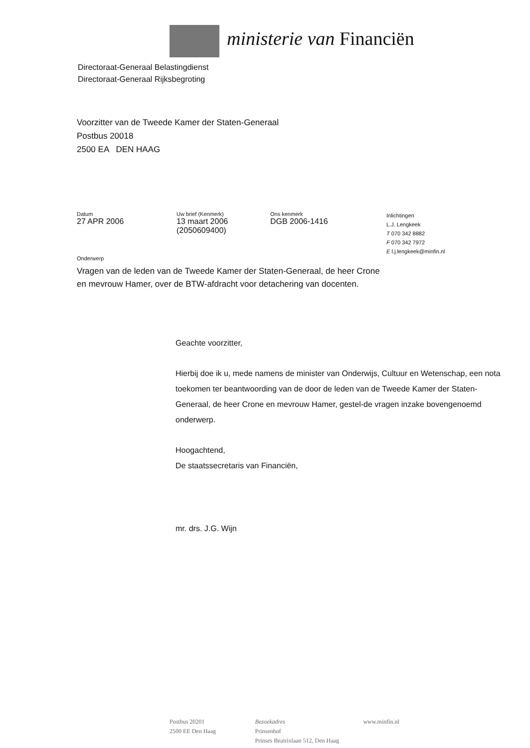ministerie van Financiën
Directoraat-Generaal Belastingdienst
Directoraat-Generaal Rijksbegroting
Voorzitter van de Tweede Kamer der Staten-Generaal
Postbus 20018
2500 EA DEN HAAG
Datum
27 APR 2006
Uw brief (Kenmerk)
13 maart 2006
(2050609400)
Ons kenmerk
DGB 2006-1416
Inlichtingen
L.J. Lengkeek
T 070 342 8882
F 070 342 7972
E l.j.lengkeek@minfin.nl
Onderwerp
Vragen van de leden van de Tweede Kamer der Staten-Generaal, de heer Crone en mevrouw Hamer, over de BTW-afdracht voor detachering van docenten.
Geachte voorzitter,
Hierbij doe ik u, mede namens de minister van Onderwijs, Cultuur en Wetenschap, een nota toekomen ter beantwoording van de door de leden van de Tweede Kamer der Staten-Generaal, de heer Crone en mevrouw Hamer, gestel-de vragen inzake bovengenoemd onderwerp.
Hoogachtend,
De staatssecretaris van Financiën,
mr. drs. J.G. Wijn
Postbus 20201
2500 EE Den Haag
Bezoekadres
Prinsenhof
Prinses Beatrixlaan 512, Den Haag
www.minfin.nl